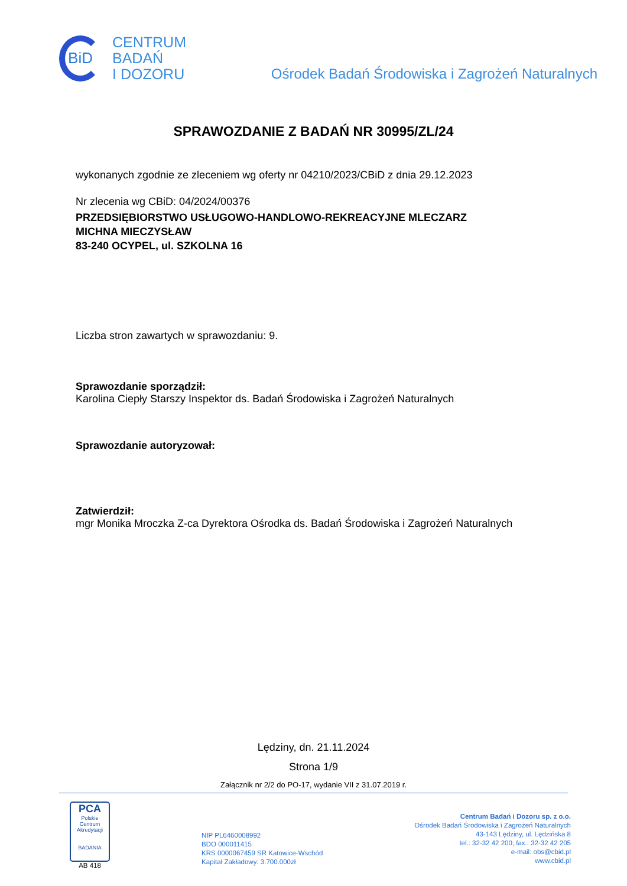BiD
CENTRUM
BADAŃ
I DOZORU
Ośrodek Badań Środowiska i Zagrożeń Naturalnych
SPRAWOZDANIE Z BADAŃ NR 30995/ZL/24
wykonanych zgodnie ze zleceniem wg oferty nr 04210/2023/CBiD z dnia 29.12.2023
Nr zlecenia wg CBiD: 04/2024/00376
PRZEDSIĘBIORSTWO USŁUGOWO-HANDLOWO-REKREACYJNE MLECZARZ
MICHNA MIECZYSŁAW
83-240 OCYPEL, ul. SZKOLNA 16
Liczba stron zawartych w sprawozdaniu: 9.
Sprawozdanie sporządził:
Karolina Ciepły Starszy Inspektor ds. Badań Środowiska i Zagrożeń Naturalnych
Sprawozdanie autoryzował:
Zatwierdził:
mgr Monika Mroczka Z-ca Dyrektora Ośrodka ds. Badań Środowiska i Zagrożeń Naturalnych
Lędziny, dn. 21.11.2024
Strona 1/9
Załącznik nr 2/2 do PO-17, wydanie VII z 31.07.2019 r.
PCA
Polskie Centrum Akredytacji
BADANIA
AB 418
NIP PL6460008992
BDO 000011415
KRS 0000067459 SR Katowice-Wschód
Kapitał Zakładowy: 3.700.000zł
Centrum Badań i Dozoru sp. z o.o.
Ośrodek Badań Środowiska i Zagrożeń Naturalnych
43-143 Lędziny, ul. Lędzińska 8
tel.: 32-32 42 200; fax.: 32-32 42 205
e-mail: obs@cbid.pl
www.cbid.pl